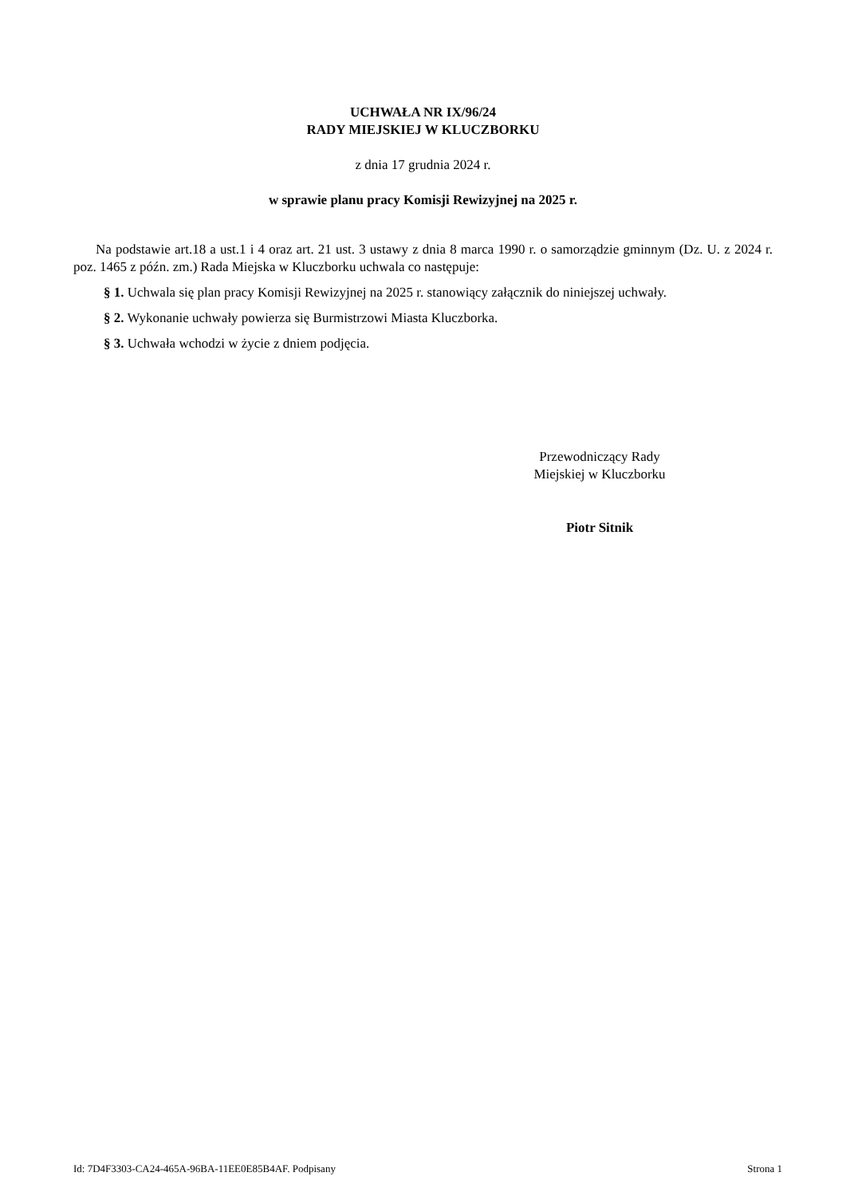UCHWAŁA NR IX/96/24
RADY MIEJSKIEJ W KLUCZBORKU
z dnia 17 grudnia 2024 r.
w sprawie planu pracy Komisji Rewizyjnej na 2025 r.
Na podstawie art.18 a ust.1 i 4 oraz art. 21 ust. 3 ustawy z dnia 8 marca 1990 r. o samorządzie gminnym (Dz. U. z 2024 r. poz. 1465 z późn. zm.) Rada Miejska w Kluczborku uchwala co następuje:
§ 1. Uchwala się plan pracy Komisji Rewizyjnej na 2025 r. stanowiący załącznik do niniejszej uchwały.
§ 2. Wykonanie uchwały powierza się Burmistrzowi Miasta Kluczborka.
§ 3. Uchwała wchodzi w życie z dniem podjęcia.
Przewodniczący Rady
Miejskiej w Kluczborku
Piotr Sitnik
Id: 7D4F3303-CA24-465A-96BA-11EE0E85B4AF. Podpisany Strona 1